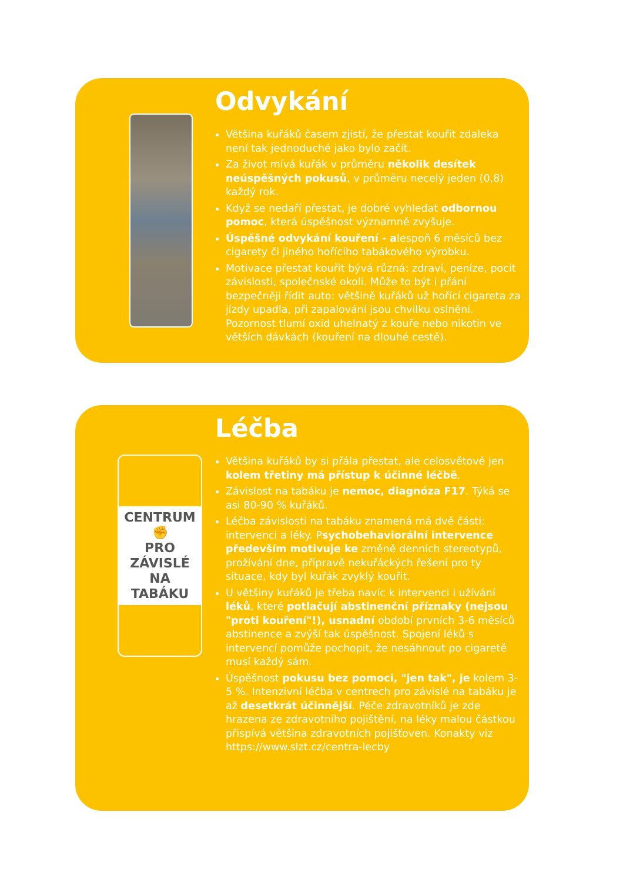Odvykání
Většina kuřáků časem zjistí, že přestat kouřit zdaleka není tak jednoduché jako bylo začít.
Za život mívá kuřák v průměru několik desítek neúspěšných pokusů, v průměru necelý jeden (0,8) každý rok.
Když se nedaří přestat, je dobré vyhledat odbornou pomoc, která úspěšnost významně zvyšuje.
Úspěšné odvykání kouření - alespoň 6 měsíců bez cigarety či jiného hořícího tabákového výrobku.
Motivace přestat kouřit bývá různá: zdraví, peníze, pocit závislosti, společnské okolí. Může to být i přání bezpečněji řídit auto: většině kuřáků už hořící cigareta za jízdy upadla, při zapalování jsou chvilku oslněni. Pozornost tlumí oxid uhelnatý z kouře nebo nikotin ve větších dávkách (kouření na dlouhé cestě).
CENTRUM
✊
PRO ZÁVISLÉ
NA TABÁKU
Léčba
Většina kuřáků by si přála přestat, ale celosvětově jen kolem třetiny má přístup k účinné léčbě.
Závislost na tabáku je nemoc, diagnóza F17. Týká se asi 80-90 % kuřáků.
Léčba závislosti na tabáku znamená má dvě části: intervenci a léky. Psychobehaviorální intervence především motivuje ke změně denních stereotypů, prožívání dne, přípravě nekuřáckých řešení pro ty situace, kdy byl kuřák zvyklý kouřit.
U většiny kuřáků je třeba navíc k intervenci i užívání léků, které potlačují abstinenční příznaky (nejsou "proti kouření"!), usnadní období prvních 3-6 měsíců abstinence a zvýší tak úspěšnost. Spojení léků s intervencí pomůže pochopit, že nesáhnout po cigaretě musí každý sám.
Úspěšnost pokusu bez pomoci, "jen tak", je kolem 3-5 %. Intenzivní léčba v centrech pro závislé na tabáku je až desetkrát účinnější. Péče zdravotníků je zde hrazena ze zdravotního pojištění, na léky malou částkou přispívá většina zdravotních pojišťoven. Konakty viz https://www.slzt.cz/centra-lecby